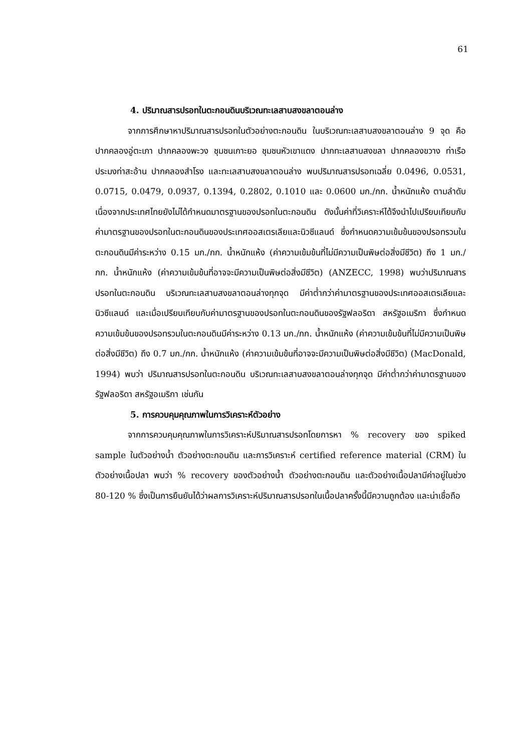61
4. ปริมาณสารปรอทในตะกอนดินบริเวณทะเลสาบสงขลาตอนล่าง
จากการศึกษาหาปริมาณสารปรอทในตัวอย่างตะกอนดิน ในบริเวณทะเลสาบสงขลาตอนล่าง 9 จุด คือ ปากคลองอู่ตะเภา ปากคลองพะวง ชุมชนเกาะยอ ชุมชนหัวเขาแดง ปากทะเลสาบสงขลา ปากคลองขวาง ท่าเรือประมงท่าสะอ้าน ปากคลองสำโรง และทะเลสาบสงขลาตอนล่าง พบปริมาณสารปรอทเฉลี่ย 0.0496, 0.0531, 0.0715, 0.0479, 0.0937, 0.1394, 0.2802, 0.1010 และ 0.0600 มก./กก. น้ำหนักแห้ง ตามลำดับ เนื่องจากประเทศไทยยังไม่ได้กำหนดมาตรฐานของปรอทในตะกอนดิน ดังนั้นค่าที่วิเคราะห์ได้จึงนำไปเปรียบเทียบกับค่ามาตรฐานของปรอทในตะกอนดินของประเทศออสเตรเลียและนิวซีแลนด์ ซึ่งกำหนดความเข้มข้นของปรอทรวมในตะกอนดินมีค่าระหว่าง 0.15 มก./กก. น้ำหนักแห้ง (ค่าความเข้มข้นที่ไม่มีความเป็นพิษต่อสิ่งมีชีวิต) ถึง 1 มก./กก. น้ำหนักแห้ง (ค่าความเข้มข้นที่อาจจะมีความเป็นพิษต่อสิ่งมีชีวิต) (ANZECC, 1998) พบว่าปริมาณสารปรอทในตะกอนดิน บริเวณทะเลสาบสงขลาตอนล่างทุกจุด มีค่าต่ำกว่าค่ามาตรฐานของประเทศออสเตรเลียและนิวซีแลนด์ และเมื่อเปรียบเทียบกับค่ามาตรฐานของปรอทในตะกอนดินของรัฐฟลอริดา สหรัฐอเมริกา ซึ่งกำหนดความเข้มข้นของปรอทรวมในตะกอนดินมีค่าระหว่าง 0.13 มก./กก. น้ำหนักแห้ง (ค่าความเข้มข้นที่ไม่มีความเป็นพิษต่อสิ่งมีชีวิต) ถึง 0.7 มก./กก. น้ำหนักแห้ง (ค่าความเข้มข้นที่อาจจะมีความเป็นพิษต่อสิ่งมีชีวิต) (MacDonald, 1994) พบว่า ปริมาณสารปรอทในตะกอนดิน บริเวณทะเลสาบสงขลาตอนล่างทุกจุด มีค่าต่ำกว่าค่ามาตรฐานของรัฐฟลอริดา สหรัฐอเมริกา เช่นกัน
5. การควบคุมคุณภาพในการวิเคราะห์ตัวอย่าง
จากการควบคุมคุณภาพในการวิเคราะห์ปริมาณสารปรอทโดยการหา % recovery ของ spiked sample ในตัวอย่างน้ำ ตัวอย่างตะกอนดิน และการวิเคราะห์ certified reference material (CRM) ในตัวอย่างเนื้อปลา พบว่า % recovery ของตัวอย่างน้ำ ตัวอย่างตะกอนดิน และตัวอย่างเนื้อปลามีค่าอยู่ในช่วง 80-120 % ซึ่งเป็นการยืนยันได้ว่าผลการวิเคราะห์ปริมาณสารปรอทในเนื้อปลาครั้งนี้มีความถูกต้อง และน่าเชื่อถือ